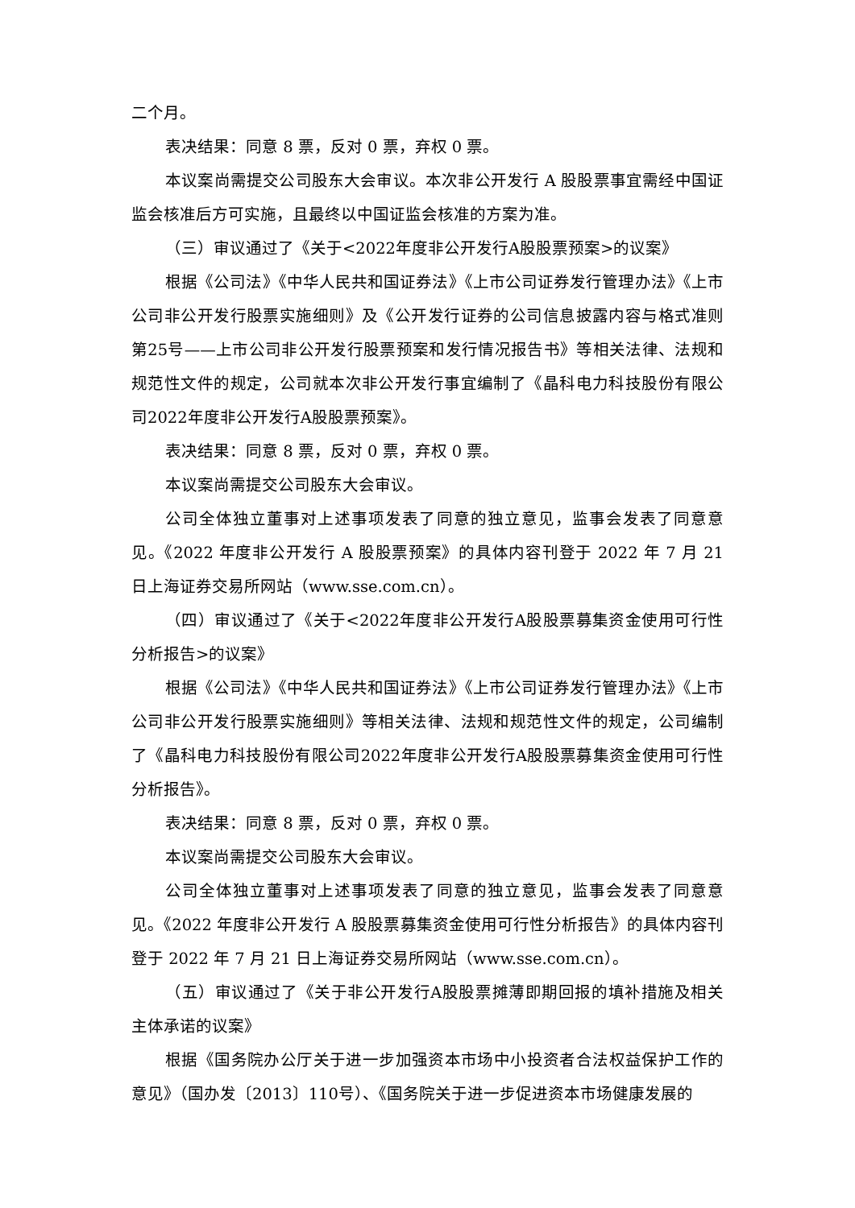二个月。
表决结果：同意 8 票，反对 0 票，弃权 0 票。
本议案尚需提交公司股东大会审议。本次非公开发行 A 股股票事宜需经中国证监会核准后方可实施，且最终以中国证监会核准的方案为准。
（三）审议通过了《关于<2022年度非公开发行A股股票预案>的议案》
根据《公司法》《中华人民共和国证券法》《上市公司证券发行管理办法》《上市公司非公开发行股票实施细则》及《公开发行证券的公司信息披露内容与格式准则第25号——上市公司非公开发行股票预案和发行情况报告书》等相关法律、法规和规范性文件的规定，公司就本次非公开发行事宜编制了《晶科电力科技股份有限公司2022年度非公开发行A股股票预案》。
表决结果：同意 8 票，反对 0 票，弃权 0 票。
本议案尚需提交公司股东大会审议。
公司全体独立董事对上述事项发表了同意的独立意见，监事会发表了同意意见。《2022 年度非公开发行 A 股股票预案》的具体内容刊登于 2022 年 7 月 21 日上海证券交易所网站（www.sse.com.cn）。
（四）审议通过了《关于<2022年度非公开发行A股股票募集资金使用可行性分析报告>的议案》
根据《公司法》《中华人民共和国证券法》《上市公司证券发行管理办法》《上市公司非公开发行股票实施细则》等相关法律、法规和规范性文件的规定，公司编制了《晶科电力科技股份有限公司2022年度非公开发行A股股票募集资金使用可行性分析报告》。
表决结果：同意 8 票，反对 0 票，弃权 0 票。
本议案尚需提交公司股东大会审议。
公司全体独立董事对上述事项发表了同意的独立意见，监事会发表了同意意见。《2022 年度非公开发行 A 股股票募集资金使用可行性分析报告》的具体内容刊登于 2022 年 7 月 21 日上海证券交易所网站（www.sse.com.cn）。
（五）审议通过了《关于非公开发行A股股票摊薄即期回报的填补措施及相关主体承诺的议案》
根据《国务院办公厅关于进一步加强资本市场中小投资者合法权益保护工作的意见》（国办发〔2013〕110号）、《国务院关于进一步促进资本市场健康发展的